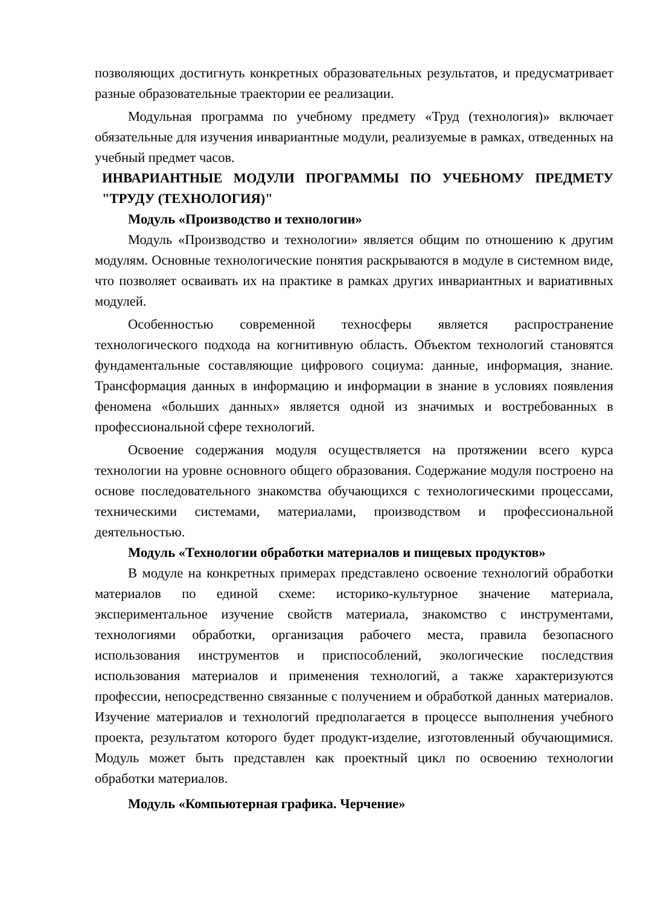позволяющих достигнуть конкретных образовательных результатов, и предусматривает разные образовательные траектории ее реализации.
Модульная программа по учебному предмету «Труд (технология)» включает обязательные для изучения инвариантные модули, реализуемые в рамках, отведенных на учебный предмет часов.
ИНВАРИАНТНЫЕ МОДУЛИ ПРОГРАММЫ ПО УЧЕБНОМУ ПРЕДМЕТУ "ТРУДУ (ТЕХНОЛОГИЯ)"
Модуль «Производство и технологии»
Модуль «Производство и технологии» является общим по отношению к другим модулям. Основные технологические понятия раскрываются в модуле в системном виде, что позволяет осваивать их на практике в рамках других инвариантных и вариативных модулей.
Особенностью современной техносферы является распространение технологического подхода на когнитивную область. Объектом технологий становятся фундаментальные составляющие цифрового социума: данные, информация, знание. Трансформация данных в информацию и информации в знание в условиях появления феномена «больших данных» является одной из значимых и востребованных в профессиональной сфере технологий.
Освоение содержания модуля осуществляется на протяжении всего курса технологии на уровне основного общего образования. Содержание модуля построено на основе последовательного знакомства обучающихся с технологическими процессами, техническими системами, материалами, производством и профессиональной деятельностью.
Модуль «Технологии обработки материалов и пищевых продуктов»
В модуле на конкретных примерах представлено освоение технологий обработки материалов по единой схеме: историко-культурное значение материала, экспериментальное изучение свойств материала, знакомство с инструментами, технологиями обработки, организация рабочего места, правила безопасного использования инструментов и приспособлений, экологические последствия использования материалов и применения технологий, а также характеризуются профессии, непосредственно связанные с получением и обработкой данных материалов. Изучение материалов и технологий предполагается в процессе выполнения учебного проекта, результатом которого будет продукт-изделие, изготовленный обучающимися. Модуль может быть представлен как проектный цикл по освоению технологии обработки материалов.
Модуль «Компьютерная графика. Черчение»